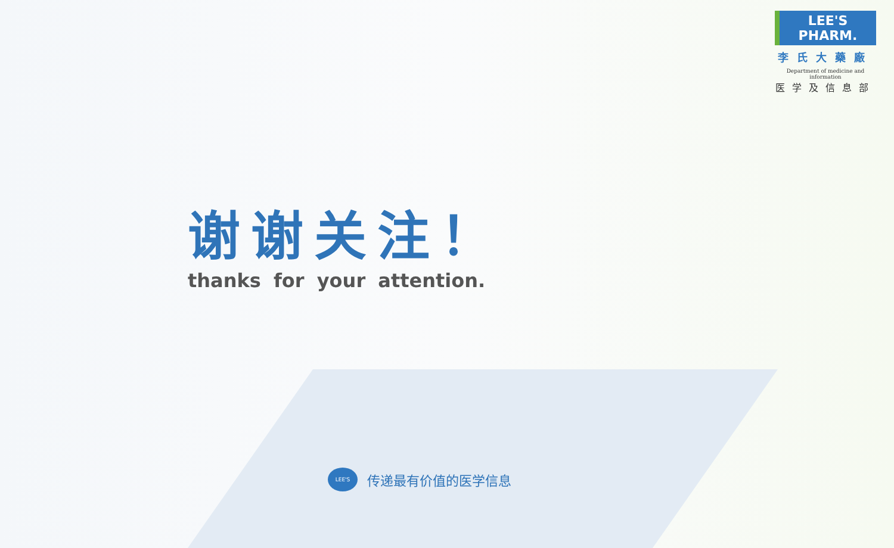LEE'S PHARM.
李氏大藥廠
Department of medicine and information
医学及信息部
谢谢关注！
thanks for your attention.
LEE'S
传递最有价值的医学信息